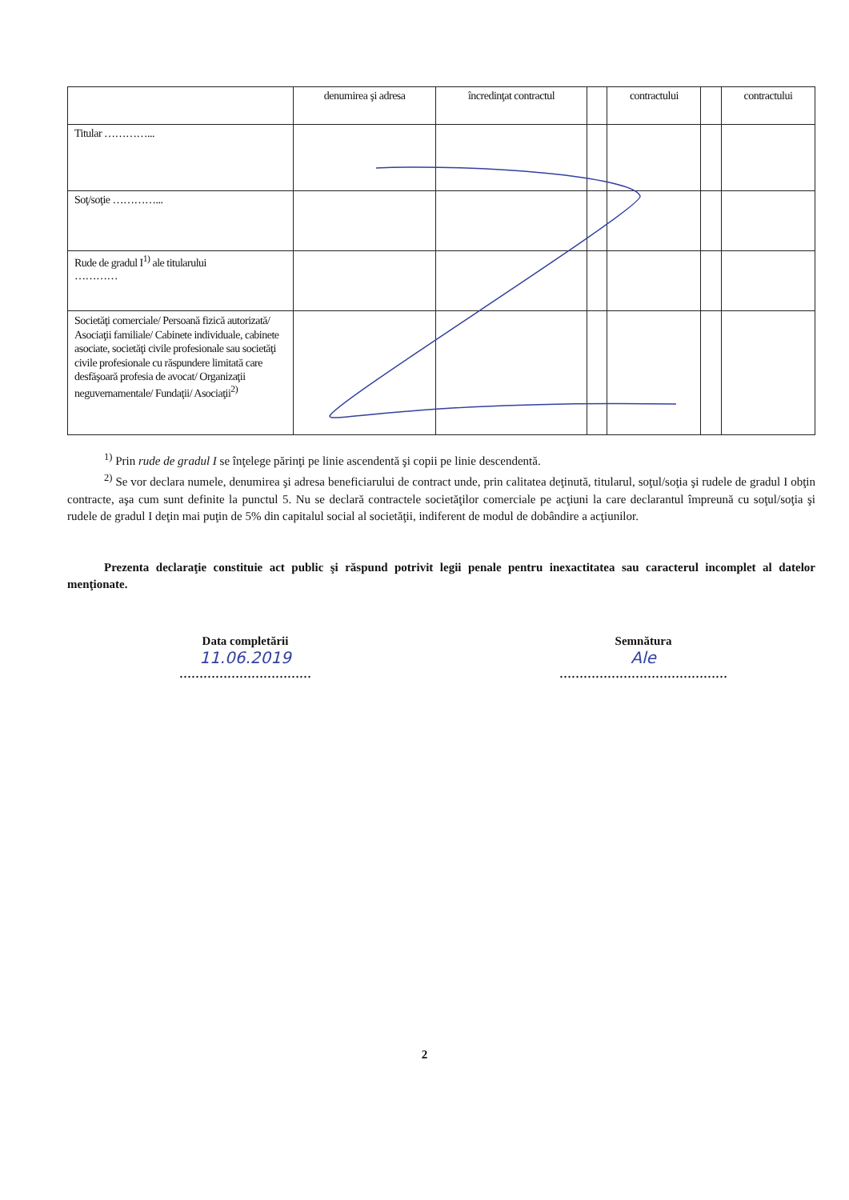| | denumirea şi adresa | încredinţat contractul | | contractului | | contractului |
| Titular …………... | | | | | | |
| Soţ/soţie …………... | | | | | | |
| Rude de gradul I<sup>1)</sup> ale titularului ………… | | | | | | |
| Societăţi comerciale/ Persoană fizică autorizată/ Asociaţii familiale/ Cabinete individuale, cabinete asociate, societăţi civile profesionale sau societăţi civile profesionale cu răspundere limitată care desfăşoară profesia de avocat/ Organizaţii neguvernamentale/ Fundaţii/ Asociaţii<sup>2)</sup> | | | | | | |
<sup>1)</sup> Prin rude de gradul I se înţelege părinţi pe linie ascendentă şi copii pe linie descendentă.
<sup>2)</sup> Se vor declara numele, denumirea şi adresa beneficiarului de contract unde, prin calitatea deţinută, titularul, soţul/soţia şi rudele de gradul I obţin contracte, aşa cum sunt definite la punctul 5. Nu se declară contractele societăţilor comerciale pe acţiuni la care declarantul împreună cu soţul/soţia şi rudele de gradul I deţin mai puţin de 5% din capitalul social al societăţii, indiferent de modul de dobândire a acţiunilor.
Prezenta declaraţie constituie act public şi răspund potrivit legii penale pentru inexactitatea sau caracterul incomplet al datelor menţionate.
Data completării
11.06.2019
……………………………
Semnătura
Ale
……………………………………
2